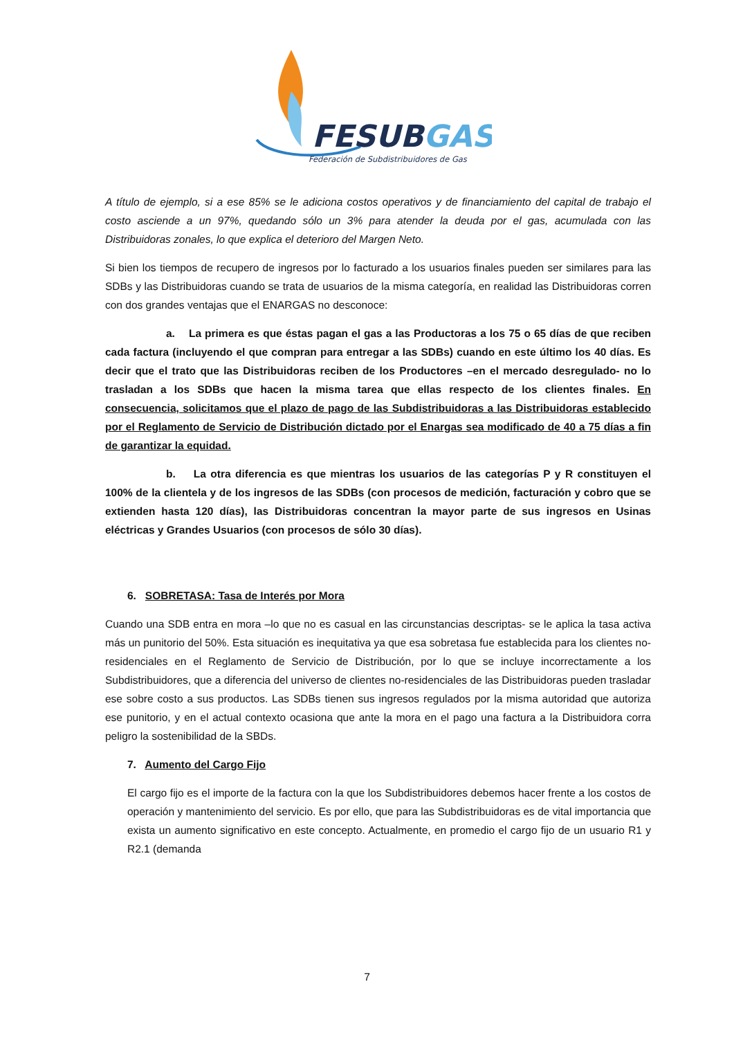FESUBGAS
Federación de Subdistribuidores de Gas
A título de ejemplo, si a ese 85% se le adiciona costos operativos y de financiamiento del capital de trabajo el costo asciende a un 97%, quedando sólo un 3% para atender la deuda por el gas, acumulada con las Distribuidoras zonales, lo que explica el deterioro del Margen Neto.
Si bien los tiempos de recupero de ingresos por lo facturado a los usuarios finales pueden ser similares para las SDBs y las Distribuidoras cuando se trata de usuarios de la misma categoría, en realidad las Distribuidoras corren con dos grandes ventajas que el ENARGAS no desconoce:
a. La primera es que éstas pagan el gas a las Productoras a los 75 o 65 días de que reciben cada factura (incluyendo el que compran para entregar a las SDBs) cuando en este último los 40 días. Es decir que el trato que las Distribuidoras reciben de los Productores –en el mercado desregulado- no lo trasladan a los SDBs que hacen la misma tarea que ellas respecto de los clientes finales. En consecuencia, solicitamos que el plazo de pago de las Subdistribuidoras a las Distribuidoras establecido por el Reglamento de Servicio de Distribución dictado por el Enargas sea modificado de 40 a 75 días a fin de garantizar la equidad.
b. La otra diferencia es que mientras los usuarios de las categorías P y R constituyen el 100% de la clientela y de los ingresos de las SDBs (con procesos de medición, facturación y cobro que se extienden hasta 120 días), las Distribuidoras concentran la mayor parte de sus ingresos en Usinas eléctricas y Grandes Usuarios (con procesos de sólo 30 días).
6. SOBRETASA: Tasa de Interés por Mora
Cuando una SDB entra en mora –lo que no es casual en las circunstancias descriptas- se le aplica la tasa activa más un punitorio del 50%. Esta situación es inequitativa ya que esa sobretasa fue establecida para los clientes no-residenciales en el Reglamento de Servicio de Distribución, por lo que se incluye incorrectamente a los Subdistribuidores, que a diferencia del universo de clientes no-residenciales de las Distribuidoras pueden trasladar ese sobre costo a sus productos. Las SDBs tienen sus ingresos regulados por la misma autoridad que autoriza ese punitorio, y en el actual contexto ocasiona que ante la mora en el pago una factura a la Distribuidora corra peligro la sostenibilidad de la SBDs.
7. Aumento del Cargo Fijo
El cargo fijo es el importe de la factura con la que los Subdistribuidores debemos hacer frente a los costos de operación y mantenimiento del servicio. Es por ello, que para las Subdistribuidoras es de vital importancia que exista un aumento significativo en este concepto. Actualmente, en promedio el cargo fijo de un usuario R1 y R2.1 (demanda
7